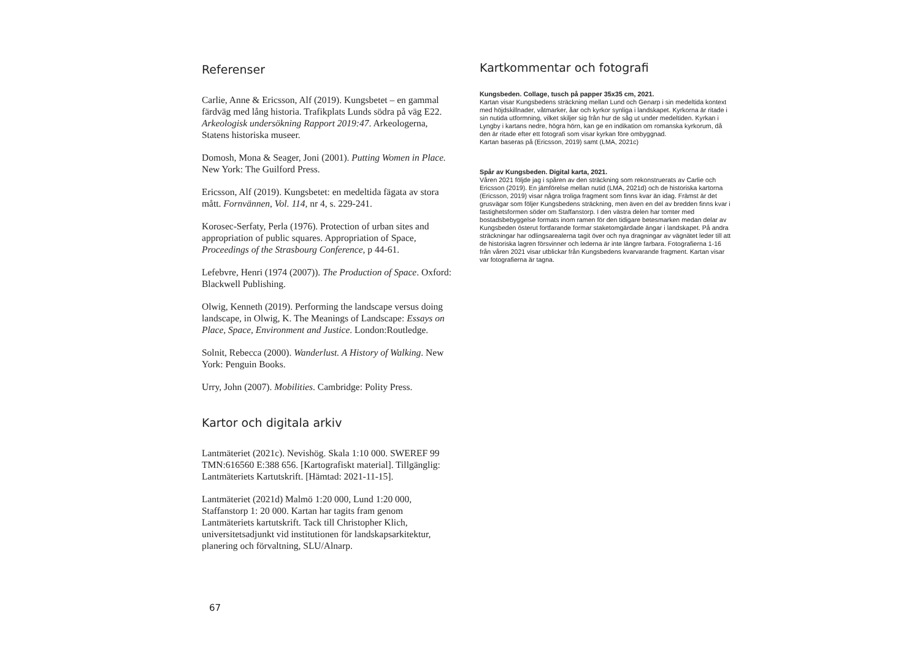Referenser
Carlie, Anne & Ericsson, Alf (2019). Kungsbetet – en gammal färdväg med lång historia. Trafikplats Lunds södra på väg E22. Arkeologisk undersökning Rapport 2019:47. Arkeologerna, Statens historiska museer.
Domosh, Mona & Seager, Joni (2001). Putting Women in Place. New York: The Guilford Press.
Ericsson, Alf (2019). Kungsbetet: en medeltida fägata av stora mått. Fornvännen, Vol. 114, nr 4, s. 229-241.
Korosec-Serfaty, Perla (1976). Protection of urban sites and appropriation of public squares. Appropriation of Space, Proceedings of the Strasbourg Conference, p 44-61.
Lefebvre, Henri (1974 (2007)). The Production of Space. Oxford: Blackwell Publishing.
Olwig, Kenneth (2019). Performing the landscape versus doing landscape, in Olwig, K. The Meanings of Landscape: Essays on Place, Space, Environment and Justice. London:Routledge.
Solnit, Rebecca (2000). Wanderlust. A History of Walking. New York: Penguin Books.
Urry, John (2007). Mobilities. Cambridge: Polity Press.
Kartor och digitala arkiv
Lantmäteriet (2021c). Nevishög. Skala 1:10 000. SWEREF 99 TMN:616560 E:388 656. [Kartografiskt material]. Tillgänglig: Lantmäteriets Kartutskrift. [Hämtad: 2021-11-15].
Lantmäteriet (2021d) Malmö 1:20 000, Lund 1:20 000, Staffanstorp 1: 20 000. Kartan har tagits fram genom Lantmäteriets kartutskrift. Tack till Christopher Klich, universitetsadjunkt vid institutionen för landskapsarkitektur, planering och förvaltning, SLU/Alnarp.
Kartkommentar och fotografi
Kungsbeden. Collage, tusch på papper 35x35 cm, 2021.
Kartan visar Kungsbedens sträckning mellan Lund och Genarp i sin medeltida kontext med höjdskillnader, våtmarker, åar och kyrkor synliga i landskapet. Kyrkorna är ritade i sin nutida utformning, vilket skiljer sig från hur de såg ut under medeltiden. Kyrkan i Lyngby i kartans nedre, högra hörn, kan ge en indikation om romanska kyrkorum, då den är ritade efter ett fotografi som visar kyrkan före ombyggnad.
Kartan baseras på (Ericsson, 2019) samt (LMA, 2021c)
Spår av Kungsbeden. Digital karta, 2021.
Våren 2021 följde jag i spåren av den sträckning som rekonstruerats av Carlie och Ericsson (2019). En jämförelse mellan nutid (LMA, 2021d) och de historiska kartorna (Ericsson, 2019) visar några troliga fragment som finns kvar än idag. Främst är det grusvägar som följer Kungsbedens sträckning, men även en del av bredden finns kvar i fastighetsformen söder om Staffanstorp. I den västra delen har tomter med bostadsbebyggelse formats inom ramen för den tidigare betesmarken medan delar av Kungsbeden österut fortfarande formar staketomgärdade ängar i landskapet. På andra sträckningar har odlingsarealerna tagit över och nya dragningar av vägnätet leder till att de historiska lagren försvinner och lederna är inte längre farbara. Fotografierna 1-16 från våren 2021 visar utblickar från Kungsbedens kvarvarande fragment. Kartan visar var fotografierna är tagna.
67